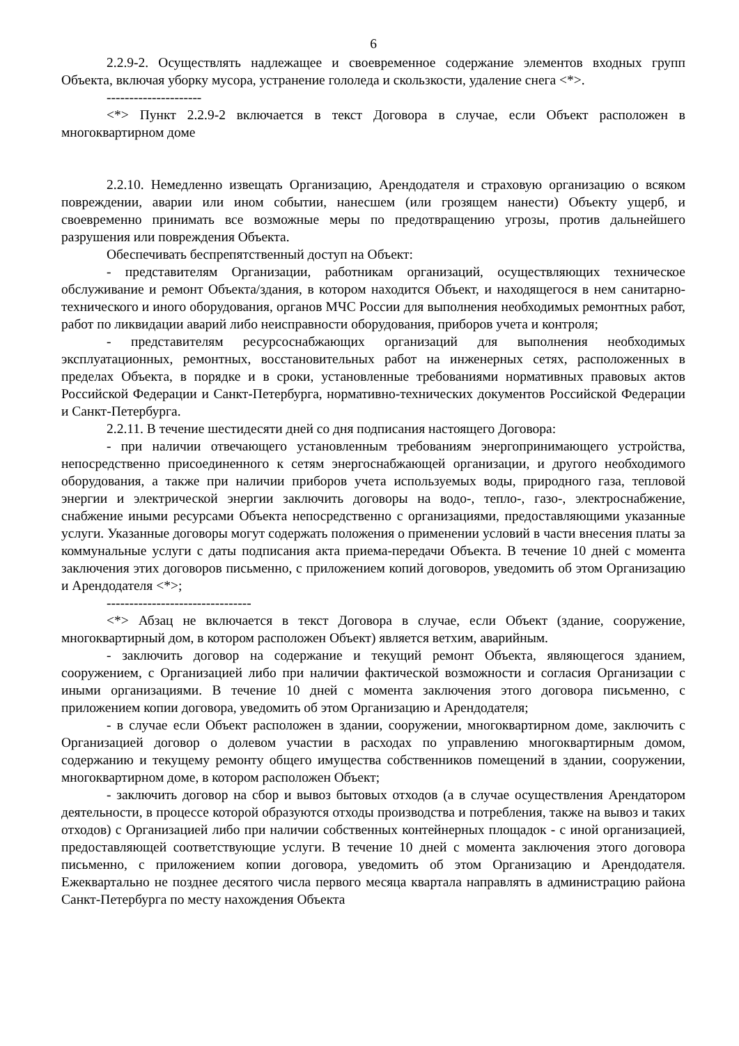6
2.2.9-2. Осуществлять надлежащее и своевременное содержание элементов входных групп Объекта, включая уборку мусора, устранение гололеда и скользкости, удаление снега <*>.
---------------------
<*> Пункт 2.2.9-2 включается в текст Договора в случае, если Объект расположен в многоквартирном доме
2.2.10. Немедленно извещать Организацию, Арендодателя и страховую организацию о всяком повреждении, аварии или ином событии, нанесшем (или грозящем нанести) Объекту ущерб, и своевременно принимать все возможные меры по предотвращению угрозы, против дальнейшего разрушения или повреждения Объекта.
Обеспечивать беспрепятственный доступ на Объект:
- представителям Организации, работникам организаций, осуществляющих техническое обслуживание и ремонт Объекта/здания, в котором находится Объект, и находящегося в нем санитарно-технического и иного оборудования, органов МЧС России для выполнения необходимых ремонтных работ, работ по ликвидации аварий либо неисправности оборудования, приборов учета и контроля;
- представителям ресурсоснабжающих организаций для выполнения необходимых эксплуатационных, ремонтных, восстановительных работ на инженерных сетях, расположенных в пределах Объекта, в порядке и в сроки, установленные требованиями нормативных правовых актов Российской Федерации и Санкт-Петербурга, нормативно-технических документов Российской Федерации и Санкт-Петербурга.
2.2.11. В течение шестидесяти дней со дня подписания настоящего Договора:
- при наличии отвечающего установленным требованиям энергопринимающего устройства, непосредственно присоединенного к сетям энергоснабжающей организации, и другого необходимого оборудования, а также при наличии приборов учета используемых воды, природного газа, тепловой энергии и электрической энергии заключить договоры на водо-, тепло-, газо-, электроснабжение, снабжение иными ресурсами Объекта непосредственно с организациями, предоставляющими указанные услуги. Указанные договоры могут содержать положения о применении условий в части внесения платы за коммунальные услуги с даты подписания акта приема-передачи Объекта. В течение 10 дней с момента заключения этих договоров письменно, с приложением копий договоров, уведомить об этом Организацию и Арендодателя <*>;
--------------------------------
<*> Абзац не включается в текст Договора в случае, если Объект (здание, сооружение, многоквартирный дом, в котором расположен Объект) является ветхим, аварийным.
- заключить договор на содержание и текущий ремонт Объекта, являющегося зданием, сооружением, с Организацией либо при наличии фактической возможности и согласия Организации с иными организациями. В течение 10 дней с момента заключения этого договора письменно, с приложением копии договора, уведомить об этом Организацию и Арендодателя;
- в случае если Объект расположен в здании, сооружении, многоквартирном доме, заключить с Организацией договор о долевом участии в расходах по управлению многоквартирным домом, содержанию и текущему ремонту общего имущества собственников помещений в здании, сооружении, многоквартирном доме, в котором расположен Объект;
- заключить договор на сбор и вывоз бытовых отходов (а в случае осуществления Арендатором деятельности, в процессе которой образуются отходы производства и потребления, также на вывоз и таких отходов) с Организацией либо при наличии собственных контейнерных площадок - с иной организацией, предоставляющей соответствующие услуги. В течение 10 дней с момента заключения этого договора письменно, с приложением копии договора, уведомить об этом Организацию и Арендодателя. Ежеквартально не позднее десятого числа первого месяца квартала направлять в администрацию района Санкт-Петербурга по месту нахождения Объекта